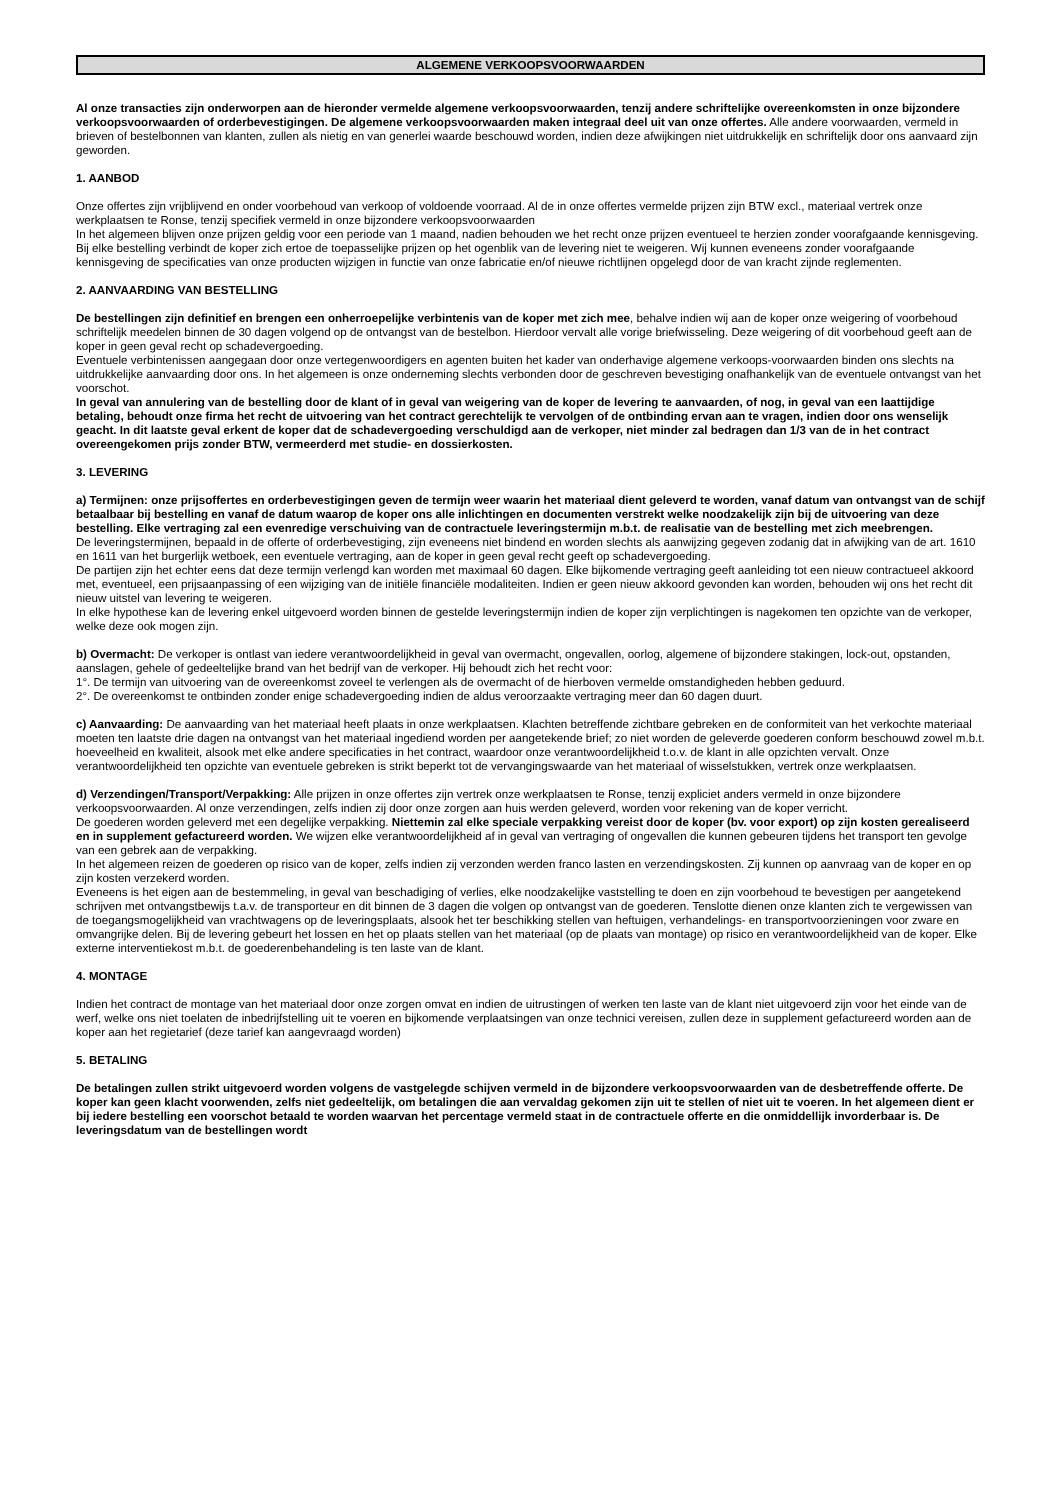ALGEMENE VERKOOPSVOORWAARDEN
Al onze transacties zijn onderworpen aan de hieronder vermelde algemene verkoopsvoorwaarden, tenzij andere schriftelijke overeenkomsten in onze bijzondere verkoopsvoorwaarden of orderbevestigingen. De algemene verkoopsvoorwaarden maken integraal deel uit van onze offertes. Alle andere voorwaarden, vermeld in brieven of bestelbonnen van klanten, zullen als nietig en van generlei waarde beschouwd worden, indien deze afwijkingen niet uitdrukkelijk en schriftelijk door ons aanvaard zijn geworden.
1. AANBOD
Onze offertes zijn vrijblijvend en onder voorbehoud van verkoop of voldoende voorraad. Al de in onze offertes vermelde prijzen zijn BTW excl., materiaal vertrek onze werkplaatsen te Ronse, tenzij specifiek vermeld in onze bijzondere verkoopsvoorwaarden
In het algemeen blijven onze prijzen geldig voor een periode van 1 maand, nadien behouden we het recht onze prijzen eventueel te herzien zonder voorafgaande kennisgeving. Bij elke bestelling verbindt de koper zich ertoe de toepasselijke prijzen op het ogenblik van de levering niet te weigeren. Wij kunnen eveneens zonder voorafgaande kennisgeving de specificaties van onze producten wijzigen in functie van onze fabricatie en/of nieuwe richtlijnen opgelegd door de van kracht zijnde reglementen.
2. AANVAARDING VAN BESTELLING
De bestellingen zijn definitief en brengen een onherroepelijke verbintenis van de koper met zich mee, behalve indien wij aan de koper onze weigering of voorbehoud schriftelijk meedelen binnen de 30 dagen volgend op de ontvangst van de bestelbon. Hierdoor vervalt alle vorige briefwisseling. Deze weigering of dit voorbehoud geeft aan de koper in geen geval recht op schadevergoeding.
Eventuele verbintenissen aangegaan door onze vertegenwoordigers en agenten buiten het kader van onderhavige algemene verkoops-voorwaarden binden ons slechts na uitdrukkelijke aanvaarding door ons. In het algemeen is onze onderneming slechts verbonden door de geschreven bevestiging onafhankelijk van de eventuele ontvangst van het voorschot.
In geval van annulering van de bestelling door de klant of in geval van weigering van de koper de levering te aanvaarden, of nog, in geval van een laattijdige betaling, behoudt onze firma het recht de uitvoering van het contract gerechtelijk te vervolgen of de ontbinding ervan aan te vragen, indien door ons wenselijk geacht. In dit laatste geval erkent de koper dat de schadevergoeding verschuldigd aan de verkoper, niet minder zal bedragen dan 1/3 van de in het contract overeengekomen prijs zonder BTW, vermeerderd met studie- en dossierkosten.
3. LEVERING
a) Termijnen: onze prijsoffertes en orderbevestigingen geven de termijn weer waarin het materiaal dient geleverd te worden, vanaf datum van ontvangst van de schijf betaalbaar bij bestelling en vanaf de datum waarop de koper ons alle inlichtingen en documenten verstrekt welke noodzakelijk zijn bij de uitvoering van deze bestelling. Elke vertraging zal een evenredige verschuiving van de contractuele leveringstermijn m.b.t. de realisatie van de bestelling met zich meebrengen.
De leveringstermijnen, bepaald in de offerte of orderbevestiging, zijn eveneens niet bindend en worden slechts als aanwijzing gegeven zodanig dat in afwijking van de art. 1610 en 1611 van het burgerlijk wetboek, een eventuele vertraging, aan de koper in geen geval recht geeft op schadevergoeding.
De partijen zijn het echter eens dat deze termijn verlengd kan worden met maximaal 60 dagen. Elke bijkomende vertraging geeft aanleiding tot een nieuw contractueel akkoord met, eventueel, een prijsaanpassing of een wijziging van de initiële financiële modaliteiten. Indien er geen nieuw akkoord gevonden kan worden, behouden wij ons het recht dit nieuw uitstel van levering te weigeren.
In elke hypothese kan de levering enkel uitgevoerd worden binnen de gestelde leveringstermijn indien de koper zijn verplichtingen is nagekomen ten opzichte van de verkoper, welke deze ook mogen zijn.
b) Overmacht: De verkoper is ontlast van iedere verantwoordelijkheid in geval van overmacht, ongevallen, oorlog, algemene of bijzondere stakingen, lock-out, opstanden, aanslagen, gehele of gedeeltelijke brand van het bedrijf van de verkoper. Hij behoudt zich het recht voor:
1°. De termijn van uitvoering van de overeenkomst zoveel te verlengen als de overmacht of de hierboven vermelde omstandigheden hebben geduurd.
2°. De overeenkomst te ontbinden zonder enige schadevergoeding indien de aldus veroorzaakte vertraging meer dan 60 dagen duurt.
c) Aanvaarding: De aanvaarding van het materiaal heeft plaats in onze werkplaatsen. Klachten betreffende zichtbare gebreken en de conformiteit van het verkochte materiaal moeten ten laatste drie dagen na ontvangst van het materiaal ingediend worden per aangetekende brief; zo niet worden de geleverde goederen conform beschouwd zowel m.b.t. hoeveelheid en kwaliteit, alsook met elke andere specificaties in het contract, waardoor onze verantwoordelijkheid t.o.v. de klant in alle opzichten vervalt. Onze verantwoordelijkheid ten opzichte van eventuele gebreken is strikt beperkt tot de vervangingswaarde van het materiaal of wisselstukken, vertrek onze werkplaatsen.
d) Verzendingen/Transport/Verpakking: Alle prijzen in onze offertes zijn vertrek onze werkplaatsen te Ronse, tenzij expliciet anders vermeld in onze bijzondere verkoopsvoorwaarden. Al onze verzendingen, zelfs indien zij door onze zorgen aan huis werden geleverd, worden voor rekening van de koper verricht.
De goederen worden geleverd met een degelijke verpakking. Niettemin zal elke speciale verpakking vereist door de koper (bv. voor export) op zijn kosten gerealiseerd en in supplement gefactureerd worden. We wijzen elke verantwoordelijkheid af in geval van vertraging of ongevallen die kunnen gebeuren tijdens het transport ten gevolge van een gebrek aan de verpakking.
In het algemeen reizen de goederen op risico van de koper, zelfs indien zij verzonden werden franco lasten en verzendingskosten. Zij kunnen op aanvraag van de koper en op zijn kosten verzekerd worden.
Eveneens is het eigen aan de bestemmeling, in geval van beschadiging of verlies, elke noodzakelijke vaststelling te doen en zijn voorbehoud te bevestigen per aangetekend schrijven met ontvangstbewijs t.a.v. de transporteur en dit binnen de 3 dagen die volgen op ontvangst van de goederen. Tenslotte dienen onze klanten zich te vergewissen van de toegangsmogelijkheid van vrachtwagens op de leveringsplaats, alsook het ter beschikking stellen van heftuigen, verhandelings- en transportvoorzieningen voor zware en omvangrijke delen. Bij de levering gebeurt het lossen en het op plaats stellen van het materiaal (op de plaats van montage) op risico en verantwoordelijkheid van de koper. Elke externe interventiekost m.b.t. de goederenbehandeling is ten laste van de klant.
4. MONTAGE
Indien het contract de montage van het materiaal door onze zorgen omvat en indien de uitrustingen of werken ten laste van de klant niet uitgevoerd zijn voor het einde van de werf, welke ons niet toelaten de inbedrijfstelling uit te voeren en bijkomende verplaatsingen van onze technici vereisen, zullen deze in supplement gefactureerd worden aan de koper aan het regietarief (deze tarief kan aangevraagd worden)
5. BETALING
De betalingen zullen strikt uitgevoerd worden volgens de vastgelegde schijven vermeld in de bijzondere verkoopsvoorwaarden van de desbetreffende offerte. De koper kan geen klacht voorwenden, zelfs niet gedeeltelijk, om betalingen die aan vervaldag gekomen zijn uit te stellen of niet uit te voeren. In het algemeen dient er bij iedere bestelling een voorschot betaald te worden waarvan het percentage vermeld staat in de contractuele offerte en die onmiddellijk invorderbaar is. De leveringsdatum van de bestellingen wordt